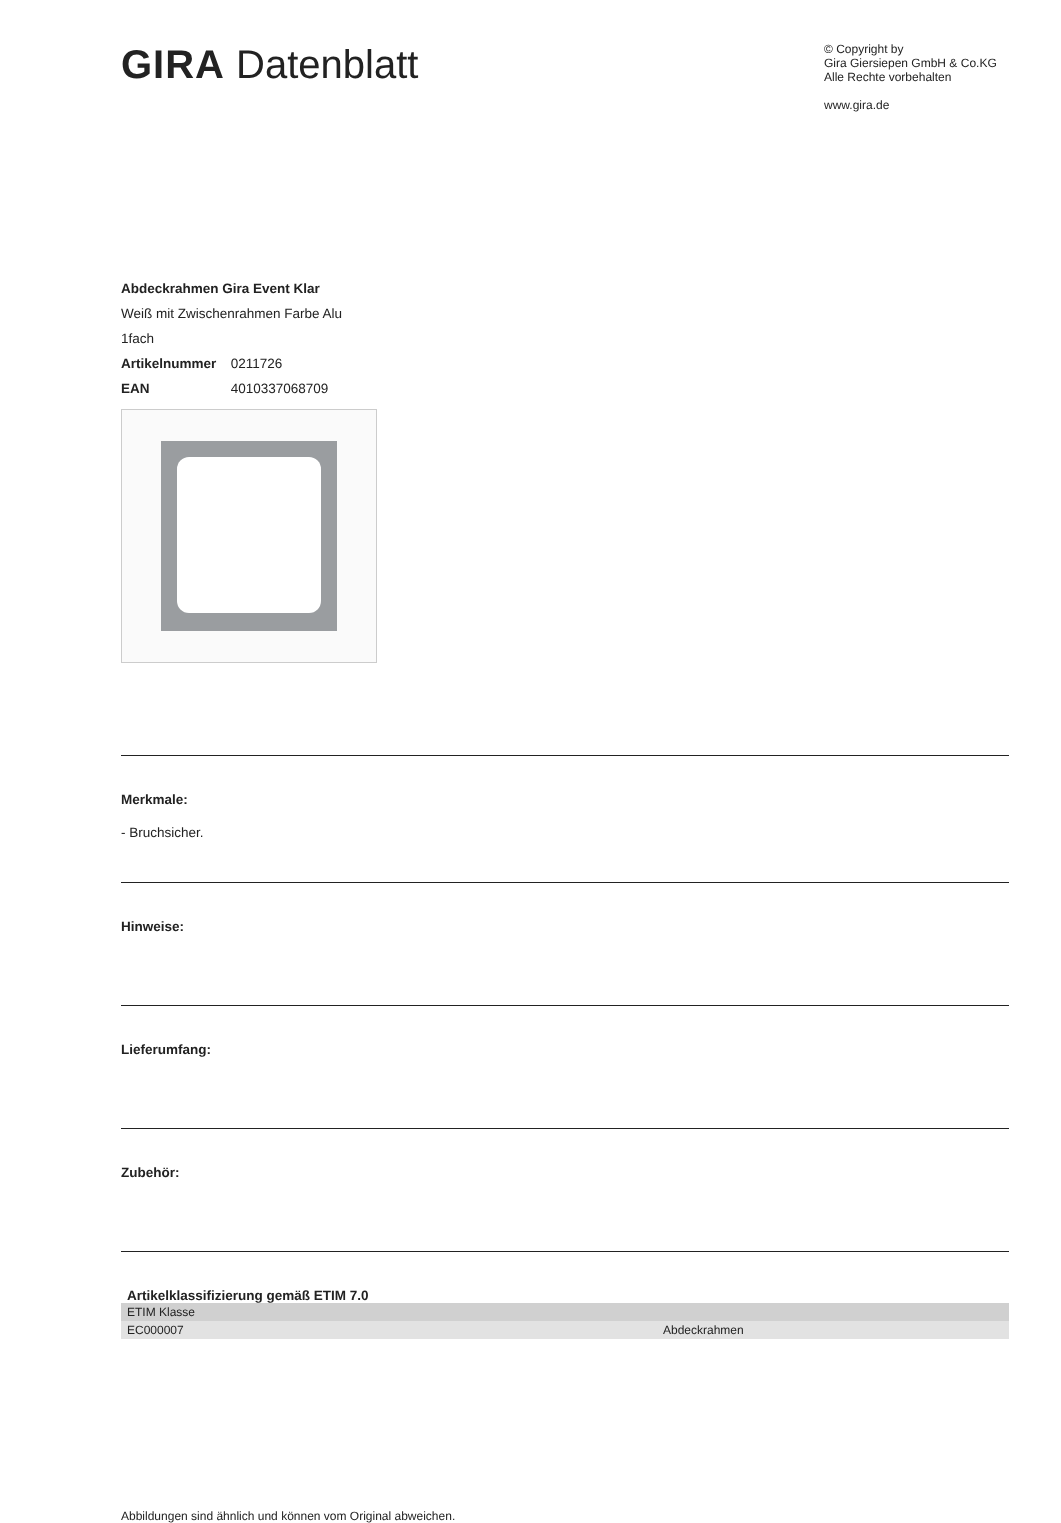GIRA Datenblatt
© Copyright by
Gira Giersiepen GmbH & Co.KG
Alle Rechte vorbehalten
www.gira.de
Abdeckrahmen Gira Event Klar
Weiß mit Zwischenrahmen Farbe Alu
1fach
Artikelnummer 0211726
EAN 4010337068709
Merkmale:
- Bruchsicher.
Hinweise:
Lieferumfang:
Zubehör:
Artikelklassifizierung gemäß ETIM 7.0
| ETIM Klasse | |
| EC000007 | Abdeckrahmen |
Abbildungen sind ähnlich und können vom Original abweichen.